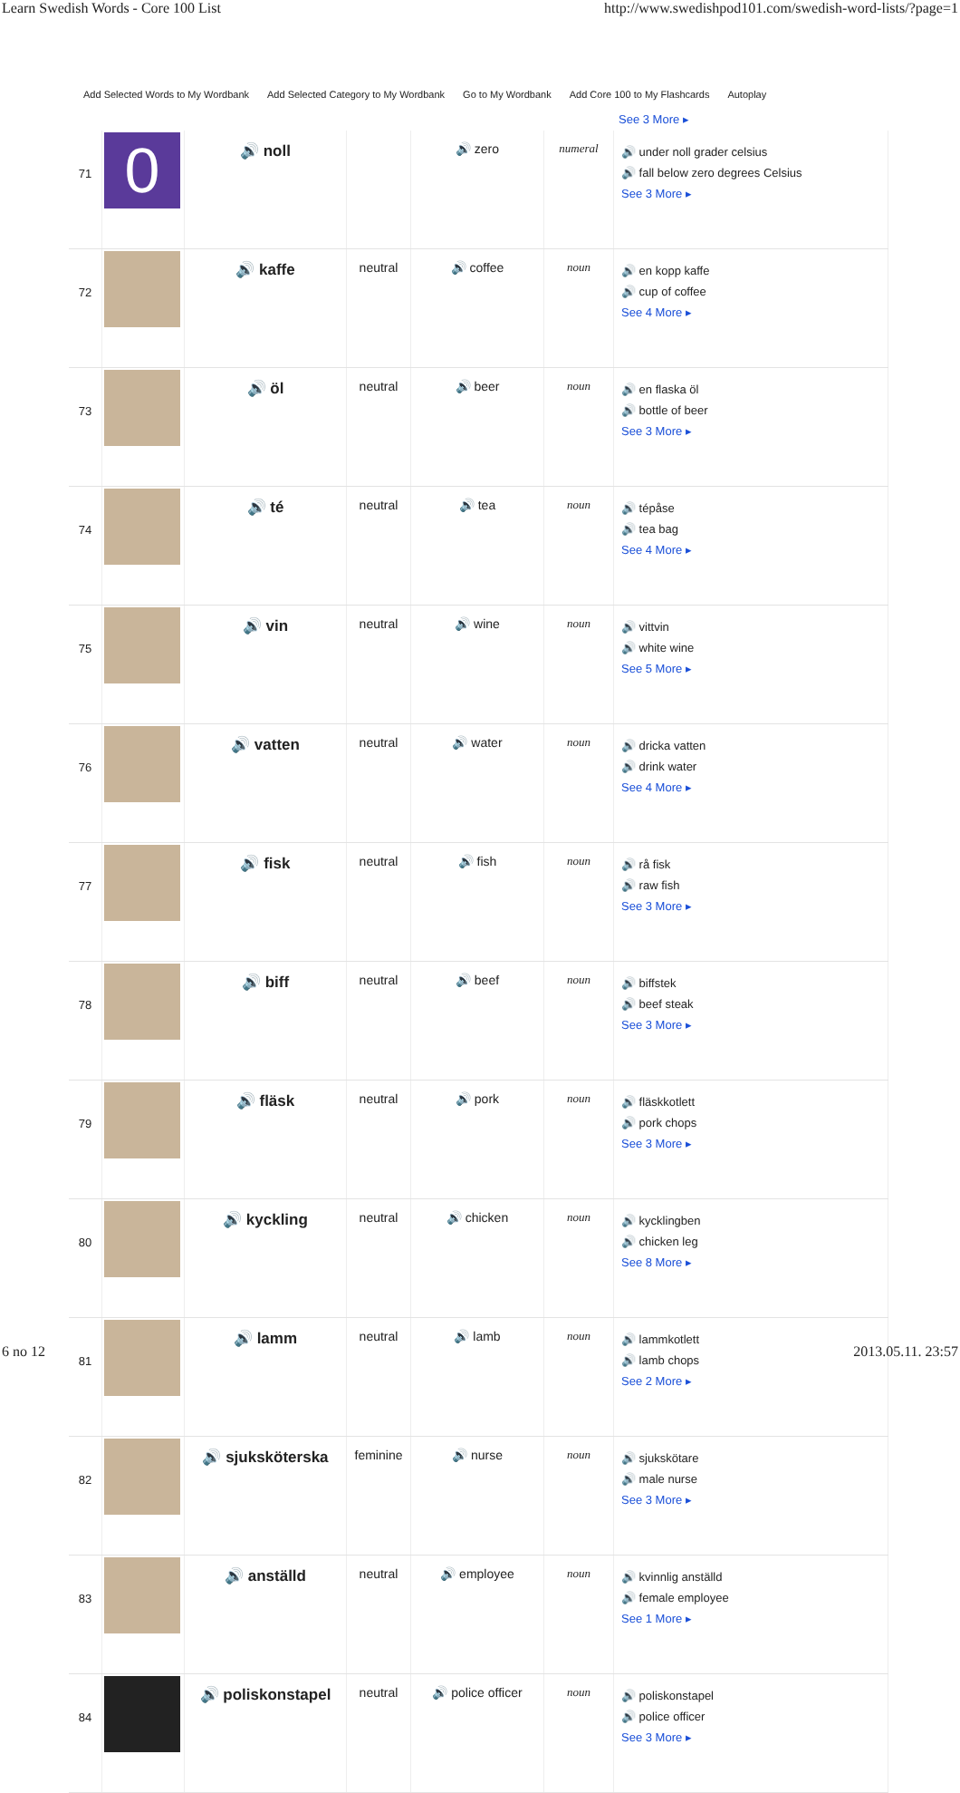Learn Swedish Words - Core 100 List http://www.swedishpod101.com/swedish-word-lists/?page=1
Add Selected Words to My Wordbank Add Selected Category to My Wordbank Go to My Wordbank Add Core 100 to My Flashcards Autoplay
See 3 More ▸
| 71 | 0 | 🔊 noll | | 🔊 zero | numeral | 🔊 under noll grader celsius 🔊 fall below zero degrees Celsius See 3 More ▸ |
| 72 | | 🔊 kaffe | neutral | 🔊 coffee | noun | 🔊 en kopp kaffe 🔊 cup of coffee See 4 More ▸ |
| 73 | | 🔊 öl | neutral | 🔊 beer | noun | 🔊 en flaska öl 🔊 bottle of beer See 3 More ▸ |
| 74 | | 🔊 té | neutral | 🔊 tea | noun | 🔊 tépåse 🔊 tea bag See 4 More ▸ |
| 75 | | 🔊 vin | neutral | 🔊 wine | noun | 🔊 vittvin 🔊 white wine See 5 More ▸ |
| 76 | | 🔊 vatten | neutral | 🔊 water | noun | 🔊 dricka vatten 🔊 drink water See 4 More ▸ |
| 77 | | 🔊 fisk | neutral | 🔊 fish | noun | 🔊 rå fisk 🔊 raw fish See 3 More ▸ |
| 78 | | 🔊 biff | neutral | 🔊 beef | noun | 🔊 biffstek 🔊 beef steak See 3 More ▸ |
| 79 | | 🔊 fläsk | neutral | 🔊 pork | noun | 🔊 fläskkotlett 🔊 pork chops See 3 More ▸ |
| 80 | | 🔊 kyckling | neutral | 🔊 chicken | noun | 🔊 kycklingben 🔊 chicken leg See 8 More ▸ |
| 81 | | 🔊 lamm | neutral | 🔊 lamb | noun | 🔊 lammkotlett 🔊 lamb chops See 2 More ▸ |
| 82 | | 🔊 sjuksköterska | feminine | 🔊 nurse | noun | 🔊 sjukskötare 🔊 male nurse See 3 More ▸ |
| 83 | | 🔊 anställd | neutral | 🔊 employee | noun | 🔊 kvinnlig anställd 🔊 female employee See 1 More ▸ |
| 84 | | 🔊 poliskonstapel | neutral | 🔊 police officer | noun | 🔊 poliskonstapel 🔊 police officer See 3 More ▸ |
6 no 12 2013.05.11. 23:57